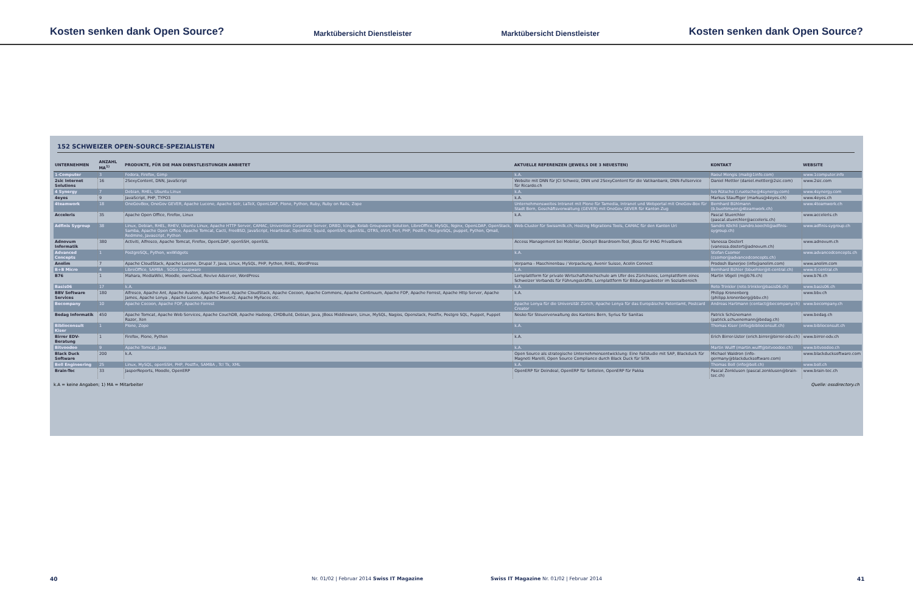Kosten senken dank Open Source? Marktübersicht Dienstleister Marktübersicht Dienstleister Kosten senken dank Open Source?
152 SCHWEIZER OPEN-SOURCE-SPEZIALISTEN
| UNTERNEHMEN | ANZAHL MA<sup>1)</sup> | PRODUKTE, FÜR DIE MAN DIENSTLEISTUNGEN ANBIETET | AKTUELLE REFERENZEN (JEWEILS DIE 3 NEUESTEN) | KONTAKT | WEBSITE |
| --- | --- | --- | --- | --- | --- |
| 1-Computer | 3 | Fedora, Firefox, Gimp | k.A. | Raoul Mengis (mail@1info.com) | www.1computer.info |
| 2sic Internet Solutions | 16 | 2SexyContent, DNN, JavaScript | Website mit DNN für JCI Schweiz, DNN und 2SexyContent für die Vatikanbank, DNN-Fullservice für Ricardo.ch | Daniel Mettler (daniel.mettler@2sic.com) | www.2sic.com |
| 4 Synergy | 7 | Debian, RHEL, Ubuntu Linux | k.A. | Ivo Rütsche (i.ruetsche@4synergy.com) | www.4synergy.com |
| 4eyes | 9 | JavaScript, PHP, TYPO3 | k.A. | Markus Stauffiger (markus@4eyes.ch) | www.4eyes.ch |
| 4teamwork | 18 | OneGovBox, OneGov GEVER, Apache Lucene, Apache Solr, LaTeX, OpenLDAP, Plone, Python, Ruby, Ruby on Rails, Zope | Unternehmensweites Intranet mit Plone für Tamedia, Intranet und Webportal mit OneGov-Box für Stadt Bern, Geschäftsverwaltung (GEVER) mit OneGov GEVER für Kanton Zug | Bernhard Bühlmann (b.buehlmann@4teamwork.ch) | www.4teamwork.ch |
| Acceleris | 35 | Apache Open Office, Firefox, Linux | k.A. | Pascal Stuerchler (pascal.stuerchler@acceleris.ch) | www.acceleris.ch |
| Adfinis Sygroup | 38 | Linux, Debian, RHEL, RHEV, Ubuntu Linux, Apache HTTP Server, CAMAC, Univention Corporate Server, DRBD, Icinga, Kolab Groupware Solution, LibreOffice, MySQL, Nginx, OpenLDAP, OpenStack, Samba, Apache Open Office, Apache Tomcat, Cacti, FreeBSD, JavaScript, Heartbeat, OpenBSD, Squid, openSSH, openSSL, OTRS, oVirt, Perl, PHP, Postfix, PostgreSQL, puppet, Python, Qmail, Redmine, Javascript, Python | Web-Cluster für Swissmilk.ch, Hosting Migrations Tools, CAMAC für den Kanton Uri | Sandro Köchli (sandro.koechli@adfinis-sygroup.ch) | www.adfinis-sygroup.ch |
| Adnovum Informatik | 380 | Activiti, Alfresco, Apache Tomcat, Firefox, OpenLDAP, openSSH, openSSL | Access Management bei Mobiliar, Dockpit Boardroom-Tool, JBoss für IHAG Privatbank | Vanessa Dostert (vanessa.dostert@adnovum.ch) | www.adnovum.ch |
| Advanced Concepts | 1 | PostgreSQL, Python, wxWidgets | k.A. | Stefan Csomor (csomor@advancedconcepts.ch) | www.advancedconcepts.ch |
| Anolim | 7 | Apache CloudStack, Apache Lucene, Drupal 7, Java, Linux, MySQL, PHP, Python, RHEL, WordPress | Verpama - Maschinenbau / Verpackung, Avenir Suisse, Acolin Connect | Prodosh Banerjee (info@anolim.com) | www.anolim.com |
| B+B Micro | 4 | LibreOffice, SAMBA , SOGo Groupware | k.A. | Bernhard Bühler (bbuehler@it-central.ch) | www.it-central.ch |
| B76 | 1 | Mahara, MediaWiki, Moodle, ownCloud, Revive Adserver, WordPress | Lernplattform für private Wirtschaftshochschule am Ufer des Zürichsees, Lernplattform eines Schweizer Verbands für Führungskräfte, Lernplattform für Bildungsanbieter im Sozialbereich | Martin Vögeli (m@b76.ch) | www.b76.ch |
| Basis06 | 17 | k.A. | k.A. | Reto Trinkler (reto.trinkler@basis06.ch) | www.basis06.ch |
| BBV Software Services | 180 | Alfresco, Apache Ant, Apache Avalon, Apache Camel, Apache CloudStack, Apache Cocoon, Apache Commons, Apache Continuum, Apache FOP, Apache Forrest, Apache Http Server, Apache James, Apache Lenya , Apache Lucene, Apache Maven2, Apache MyFaces etc. | k.A. | Philipp Kronenberg (philipp.kronenberg@bbv.ch) | www.bbv.ch |
| Becompany | 10 | Apache Cocoon, Apache FOP, Apache Forrest | Apache Lenya für die Universität Zürich, Apache Lenya für das Europäische Patentamt, Postcard Creator | Andreas Hartmann (contact@becompany.ch) | www.becompany.ch |
| Bedag Informatik | 450 | Apache Tomcat, Apache Web Services, Apache CouchDB, Apache Hadoop, CMDBuild, Debian, Java, JBoss Middleware, Linux, MySQL, Nagios, Openstack, Postfix, Postgre SQL, Puppet, Puppet Razor, Xen | Nesko für Steuerverwaltung des Kantons Bern, Syrius für Sanitas | Patrick Schünemann (patrick.schuenemann@bedag.ch) | www.bedag.ch |
| Biblioconsult Kiser | 1 | Plone, Zope | k.A. | Thomas Kiser (info@biblioconsult.ch) | www.biblioconsult.ch |
| Birrer EDV-Beratung | 1 | Firefox, Plone, Python | k.A. | Erich Birrer-Uster (erich.birrer@birrer-edv.ch) | www.birrer-edv.ch |
| Bitvoodoo | 9 | Apache Tomcat, Java | k.A. | Martin Wulff (martin.wulff@bitvoodoo.ch) | www.bitvoodoo.ch |
| Black Duck Software | 200 | k.A. | Open Source als strategische Unternehmensentwicklung: Eine Fallstudie mit SAP, Blackduck für Magneti Marelli, Open Source Compliance durch Black Duck für SITA | Michael Waldron (info-germany@blackducksoftware.com) | www.blackducksoftware.com |
| Boll Engineering | 25 | Linux, MySQL, openSSH, PHP, Postfix, SAMBA , Tcl Tk, XML | k.A. | Thomas Boll (info@boll.ch) | www.boll.ch |
| Brain-Tec | 33 | JasperReports, Moodle, OpenERP | OpenERP für Deindeal, OpenERP für Settelen, OpenERP für Pakka | Pascal Zenklusen (pascal.zenklusen@brain-tec.ch) | www.brain-tec.ch |
k.A = keine Angaben; 1) MA = Mitarbeiter Quelle: ossdirectory.ch
40
Nr. 01/02 | Februar 2014 Swiss IT Magazine
Swiss IT Magazine Nr. 01/02 | Februar 2014
41